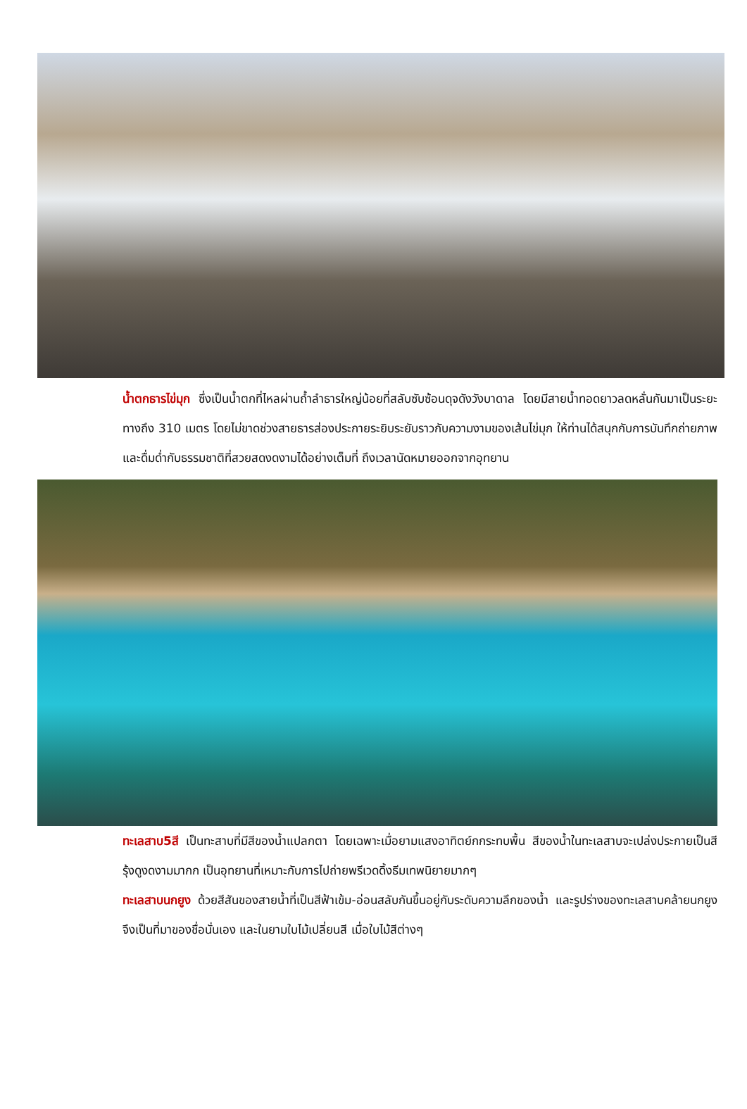น้ำตกธารไข่มุก ซึ่งเป็นน้ำตกที่ไหลผ่านถ้ำลำธารใหญ่น้อยที่สลับซับซ้อนดุจดังวังบาดาล โดยมีสายน้ำทอดยาวลดหลั่นกันมาเป็นระยะทางถึง 310 เมตร โดยไม่ขาดช่วงสายธารส่องประกายระยิบระยับราวกับความงามของเส้นไข่มุก ให้ท่านได้สนุกกับการบันทึกถ่ายภาพและดื่มด่ำกับธรรมชาติที่สวยสดงดงามได้อย่างเต็มที่ ถึงเวลานัดหมายออกจากอุทยาน
ทะเลสาบ5สี เป็นทะสาบที่มีสีของน้ำแปลกตา โดยเฉพาะเมื่อยามแสงอาทิตย์กกระทบพื้น สีของน้ำในทะเลสาบจะเปล่งประกายเป็นสีรุ้งดูงดงามมากก เป็นอุทยานที่เหมาะกับการไปถ่ายพรีเวดดิ้งธีมเทพนิยายมากๆ
ทะเลสาบนกยูง ด้วยสีสันของสายน้ำที่เป็นสีฟ้าเข้ม-อ่อนสลับกันขึ้นอยู่กับระดับความลึกของน้ำ และรูปร่างของทะเลสาบคล้ายนกยูง จึงเป็นที่มาของชื่อนั่นเอง และในยามใบไม้เปลี่ยนสี เมื่อใบไม้สีต่างๆ